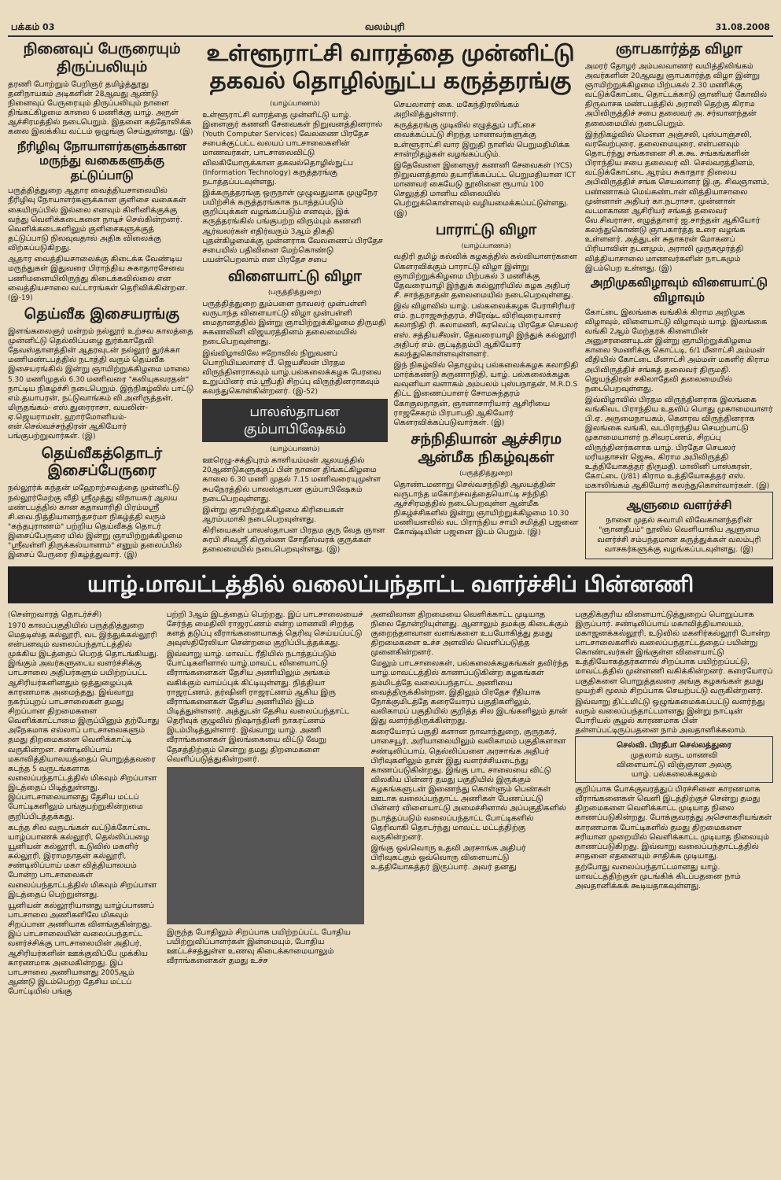பக்கம் 03 வலம்புரி 31.08.2008
நினைவுப் பேருரையும் திருப்பலியும்
தரணி போற்றும் பேறிஞர் தமிழ்த்தூது தனிநாயகம் அடிகளின் 28ஆவது ஆண்டு நினைவுப் பேருரையும் திருப்பலியும் நாளை திங்கட்கிழமை காலை 6 மணிக்கு யாழ். அருள் ஆச்சிரமத்தில் நடைபெறும். இதனை கத்தோலிக்க கலை இலக்கிய வட்டம் ஒழுங்கு செய்துள்ளது. (இ)
நீரிழிவு நோயாளர்களுக்கான மருந்து வகைகளுக்கு தட்டுப்பாடு
பருத்தித்துறை ஆதார வைத்தியசாலையில் நீரிழிவு நோயாளர்களுக்கான குளிசை வகைகள் கையிருப்பில் இல்லை எனவும் கிளினிக்குக்கு வந்து வெளிக்கடைகளை நாடிச் செல்கின்றனர். வெளிக்கடைகளிலும் குளிசைகளுக்குத் தட்டுப்பாடு நிலவுவதால் அதிக விலைக்கு விற்கப்படுகிறது.
ஆதார வைத்தியசாலைக்கு கிடைக்க வேண்டிய மருந்துகள் இதுவரை பிராந்திய சுகாதாரசேவை பணிமனையிலிருந்து கிடைக்கவில்லை என வைத்தியசாலை வட்டாரங்கள் தெரிவிக்கின்றன. (இ-19)
தெய்வீக இசையரங்கு
இளங்கலைஞர் மன்றம் நல்லூர் உற்சவ காலத்தை முன்னிட்டு தெல்லிப்பழை துர்க்காதேவி தேவஸ்தானத்தின் ஆதரவுடன் நல்லூர் துர்க்கா மணிமண்டபத்தில் நடாத்தி வரும் தெய்வீக இசையரங்கில் இன்று ஞாயிற்றுக்கிழமை மாலை 5.30 மணிமுதல் 6.30 மணிவரை "கலியுகவரதன்" நாட்டிய நிகழ்ச்சி நடைபெறும். இந்நிகழ்வில் பாட்டு எம்.தயாபரன், நட்டுவாங்கம் லி.அனிருத்தன், மிருதங்கம்- எஸ்.துரைராசா, வயலின்- ஏ.ஜெயராமன், ஹார்மோனியம்-என்.செல்வச்சந்திரன் ஆகியோர் பங்குபற்றுவார்கள். (இ)
தெய்வீகத்தொடர் இசைப்பேருரை
நல்லூர்க் கந்தன் மஹோற்சவத்தை முன்னிட்டு நல்லூர்மேற்கு வீதி ஸ்ரீமுத்து விநாயகர் ஆலய மண்டபத்தில் கான கதாவாரிதி பிரம்மஸ்ரீ சி.வை.நித்தியானந்தசர்மா நிகழ்த்தி வரும் "கந்தபுராணம்" பற்றிய தெய்வீகத் தொடர் இசைப்பேருரை யில் இன்று ஞாயிற்றுக்கிழமை "ஸ்ரீவள்ளி திருக்கல்யாணம்" எனும் தலைப்பில் இசைப் பேருரை நிகழ்த்துவார். (இ)
உள்ளூராட்சி வாரத்தை முன்னிட்டு தகவல் தொழில்நுட்ப கருத்தரங்கு
(யாழ்ப்பாணம்)
உள்ளூராட்சி வாரத்தை முன்னிட்டு யாழ். இளைஞர் கணனி சேவைகள் நிறுவனத்தினரால் (Youth Computer Services) வேலணை பிரதேச சபைக்குட்பட்ட வலயப் பாடசாலைகளின் மாணவர்கள், பாடசாலைவிட்டு விலகியோருக்கான தகவல்தொழில்நுட்ப (Information Technology) கருத்தரங்கு நடாத்தப்படவுள்ளது.
இக்கருத்தரங்கு ஒருநாள் முழுவதுமாக முழுநேர பயிற்சிக் கருத்தரங்காக நடாத்தப்படும் குறிப்புக்கள் வழங்கப்படும் எனவும், இக் கருத்தரங்கில் பங்குபற்ற விரும்பும் கணனி ஆர்வலர்கள் எதிர்வரும் 3ஆம் திகதி புதன்கிழமைக்கு முன்னராக வேலணைப் பிரதேச சபையில் பதிவினை மேற்கொண்டு பயன்பெறலாம் என பிரதேச சபை
விளையாட்டு விழா
(பருத்தித்துறை)
பருத்தித்துறை தும்பளை நாவலர் முன்பள்ளி வருடாந்த விளையாட்டு விழா முன்பள்ளி மைதானத்தில் இன்று ஞாயிற்றுக்கிழமை திருமதி சுகணலினி விஜயரத்தினம் தலைமையில் நடைபெறவுள்ளது.
இவ்விழாவிலே ஈறோவில் நிறுவனப் பொறியியலாளர் பீ. ஜெயசீலன் பிரதம விருந்தினராகவும் யாழ்.பல்கலைக்கழக பேரவை உறுப்பினர் எம்.ஸ்ரீபதி சிறப்பு விருந்தினராகவும் கலந்துகொள்கின்றனர். (இ-52)
பாலஸ்தாபன கும்பாபிஷேகம்
(யாழ்ப்பாணம்)
ஊரெழு-சக்திபுரம் காளியம்மன் ஆலயத்தில் 20ஆண்டுகளுக்குப் பின் நாளை திங்கட்கிழமை காலை 6.30 மணி முதல் 7.15 மணிவரையுமுள்ள சுபநேரத்தில் பாலஸ்தாபன கும்பாபிஷேகம் நடைபெறவுள்ளது.
இன்று ஞாயிற்றுக்கிழமை கிரியைகள் ஆரம்பமாகி நடைபெறவுள்ளது.
கிரியைகள் பாலஸ்தாபன பிரதம குரு வேத ஞான சுரபி சிவஸ்ரீ கிருஸ்ண சோதீஸ்வரக் குருக்கள் தலைமையில் நடைபெறவுள்ளது. (இ)
செயலாளர் கை. மகேந்திரலிங்கம் அறிவித்துள்ளார்.
கருத்தரங்கு முடிவில் எழுத்துப் பரீட்சை வைக்கப்பட்டு சிறந்த மாணவர்களுக்கு உள்ளூராட்சி வார இறுதி நாளில் பெறுமதிமிக்க சான்றிதழ்கள் வழங்கப்படும்.
இதேவேளை இளைஞர் கணனி சேவைகள் (YCS) நிறுவனத்தால் தயாரிக்கப்பட்ட பெறுமதியான ICT மாணவர் கையேடு நூலினை ரூபாய் 100 செலுத்தி மானிய விலையில் பெற்றுக்கொள்ளவும் வழியமைக்கப்பட்டுள்ளது. (இ)
பாராட்டு விழா
(யாழ்ப்பாணம்)
வதிரி தமிழ் கல்விக் கழகத்தில் கல்வியாளர்களை கௌரவிக்கும் பாராட்டு விழா இன்று ஞாயிற்றுக்கிழமை பிற்பகல் 3 மணிக்கு தேவரையாழி இந்துக் கல்லூரியில் கழக அதிபர் சீ. சாந்தநாதன் தலைமையில் நடைபெறவுள்ளது.
இவ் விழாவில் யாழ். பல்கலைக்கழக பேராசிரியர் எம். நடராஜசுந்தரம், சிரேஷ்ட விரிவுரையாளர் கலாநிதி ரி. கலாமணி, கரவெட்டி பிரதேச செயலர் எஸ். சத்தியசீலன், தேவரையாழி இந்துக் கல்லூரி அதிபர் எம். குட்டித்தம்பி ஆகியோர் கலந்துகொள்ளவுள்ளனர்.
இந் நிகழ்வில் தொழும்பு பல்கலைக்கழக கலாநிதி மார்க்கண்டு கருணாநிதி, யாழ். பல்கலைக்கழக வவுனியா வளாகம் அம்பலம் புஸ்பநாதன், M.R.D.S திட்ட இணைப்பாளர் சோமசுந்தரம் கோகுலநாதன், ஞானாசாரியார் ஆசிரியை ராஜசேகரம் பிரபாபதி ஆகியோர் கௌரவிக்கப்படுவார்கள். (இ)
சந்நிதியான் ஆச்சிரம ஆன்மீக நிகழ்வுகள்
(பருத்தித்துறை)
தொண்டமனாறு செல்வசந்நிதி ஆலயத்தின் வருடாந்த மகோற்சவத்தையொட்டி சந்நிதி ஆச்சிரமத்தில் நடைபெறவுள்ள ஆன்மீக நிகழ்ச்சிகளில் இன்று ஞாயிற்றுக்கிழமை 10.30 மணியளவில் வட பிராந்திய சாயி சமித்தி பஜனை கோஷ்டியின் பஜனை இடம் பெறும். (இ)
ஞாபகார்த்த விழா
அமரர் தோழர் அம்பலவாணர் வயித்திலிங்கம் அவர்களின் 20ஆவது ஞாபகார்த்த விழா இன்று ஞாயிற்றுக்கிழமை பிற்பகல் 2.30 மணிக்கு வட்டுக்கோட்டை தொட்டக்காடு ஞானியர் கோவில் திருவாசக மண்டபத்தில் அராலி தெற்கு கிராம அபிவிருத்திச் சபை தலைவர் அ. சர்வானந்தன் தலைமையில் நடைபெறும்.
இந்நிகழ்வில் மௌன அஞ்சலி, புஸ்பாஞ்சலி, வரவேற்புரை, தலைமையுரை, என்பனவும் தொடர்ந்து சங்கானை சி.க.கூ. சங்கங்களின் பிராந்திய சபை தலைவர் வி. செல்வரத்தினம், வட்டுக்கோட்டை ஆரம்ப சுகாதார நிலைய அபிவிருத்திச் சங்க செயலாளர் இ.கு. சிவஞானம், பண்ணாகம் மெய்கண்டான் வித்தியாசாலை முன்னாள் அதிபர் கா.நடராசா, முன்னாள் வடமாகாண ஆசிரியர் சங்கத் தலைவர் வே.சிவராசா, எழுத்தாளர் ஐ.சாந்தன் ஆகியோர் கலந்துகொண்டு ஞாபகார்த்த உரை வழங்க உள்ளனர். அத்துடன் சுதாகரன் மோகனப் பிரியாவின் நடனமும், அராலி முருகமூர்த்தி வித்தியாசாலை மாணவர்களின் நாடகமும் இடம்பெற உள்ளது. (இ)
அறிமுகவிழாவும் விளையாட்டு விழாவும்
கோட்டை இலங்கை வங்கிக் கிராம அறிமுக விழாவும், விளையாட்டு விழாவும் யாழ். இலங்கை வங்கி 2ஆம் மேற்தரக் கிளையின் அனுசரணையுடன் இன்று ஞாயிற்றுக்கிழமை காலை 9மணிக்கு கொட்டடி, 6/1 மீனாட்சி அம்மன் வீதியில் கோட்டை மீனாட்சி அம்மன் மகளிர் கிராம அபிவிருத்திச் சங்கத் தலைவர் திருமதி. ஜெயந்திரன் சகிலாதேவி தலைமையில் நடைபெறவுள்ளது.
இவ்விழாவில் பிரதம விருந்தினராக இலங்கை வங்கிவட பிராந்திய உதவிப் பொது முகாமையாளர் பி.ஏ. அருமைநாயகம், கௌரவ விருந்தினராக இலங்கை வங்கி, வடபிராந்திய செயற்பாட்டு முகாமையாளர் ந.சிவரட்ணம், சிறப்பு விருந்தினர்களாக யாழ். பிரதேச செயலர் மரியதாசன் ஜெகூ, கிராம அபிவிருத்தி உத்தியோகத்தர் திருமதி. மாலினி பாஸ்கரன், கோட்டை (J/81) கிராம உத்தியோகத்தர் எஸ். மகாலிங்கம் ஆகியோர் கலந்துகொள்வார்கள். (இ)
ஆளுமை வளர்ச்சி
நாளை முதல் சுவாமி விவேகானந்தரின் "ஞானதீபம்" நூலில் வெளியாகிய ஆளுமை வளர்ச்சி சம்பந்தமான கருத்துக்கள் வலம்புரி வாசகர்களுக்கு வழங்கப்படவுள்ளது. (இ)
யாழ்.மாவட்டத்தில் வலைப்பந்தாட்ட வளர்ச்சிப் பின்னணி
(சென்றவாரத் தொடர்ச்சி)
1970 காலப்பகுதியில் பருத்தித்துறை மெதடிஸ்த கல்லூரி, வட இந்துக்கல்லூரி என்பனவும் வலைப்பந்தாட்டத்தில் முக்கிய இடத்தைப் பெறத் தொடங்கியது. இங்கும் அவர்களுடைய வளர்ச்சிக்கு பாடசாலை அதிபர்களும் பயிற்றப்பட்ட ஆசிரியர்களினதும் ஒத்துழைப்புக் காரணமாக அமைந்தது. இவ்வாறு நகர்ப்புறப் பாடசாலைகள் தமது சிறப்பான திறமைகளை வெளிக்காட்டாமை இருப்பினும் தற்போது அநேகமாக எல்லாப் பாடசாலைகளும் தமது திறமைகளை வெளிக்காட்டி வருகின்றன. சண்டிலிப்பாய் மகாவித்தியாலயத்தைப் பொறுத்தவரை கடந்த 5 வருடங்களாக வலைப்பந்தாட்டத்தில் மிகவும் சிறப்பான இடத்தைப் பிடித்துள்ளது. இப்பாடசாலையானது தேசிய மட்டப் போட்டிகளிலும் பங்குபற்றுகின்றமை குறிப்பிடத்தக்கது.
கடந்த சில வருடங்கள் வட்டுக்கோட்டை யாழ்ப்பாணக் கல்லூரி, தெல்லிப்பழை யூனியன் கல்லூரி, உடுவில் மகளிர் கல்லூரி, இராமநாதன் கல்லூரி, சண்டிலிப்பாய் மகா வித்தியாலயம் போன்ற பாடசாலைகள் வலைப்பந்தாட்டத்தில் மிகவும் சிறப்பான இடத்தைப் பெற்றுள்ளது.
யூனியன் கல்லூரியானது யாழ்ப்பாணப் பாடசாலை அணிகளிலே மிகவும் சிறப்பான அணியாக விளங்குகின்றது. இப் பாடசாலையின் வலைப்பந்தாட்ட வளர்ச்சிக்கு பாடசாலையின் அதிபர், ஆசிரியர்களின் ஊக்குவிப்பே முக்கிய காரணமாக அமைகின்றது. இப் பாடசாலை அணியானது 2005ஆம் ஆண்டு இடம்பெற்ற தேசிய மட்டப் போட்டியில் பங்கு
பற்றி 3ஆம் இடத்தைப் பெற்றது. இப் பாடசாலையைச் சேர்ந்த மைதிலி ராஜரட்ணம் என்ற மாணவி சிறந்த களத் தடுப்பு வீராங்கனையாகத் தெரிவு செய்யப்பட்டு அவுஸ்திரேலியா சென்றமை குறிப்பிடத்தக்கது.
இவ்வாறு யாழ். மாவட்ட ரீதியில் நடாத்தப்படும் போட்டிகளினால் யாழ்.மாவட்ட விளையாட்டு வீராங்கனைகள் தேசிய அணியிலும் அங்கம் வகிக்கும் வாய்ப்புக் கிட்டியுள்ளது. நித்தியா ராஜரட்ணம், தர்ஷினி ராஜரட்ணம் ஆகிய இரு வீராங்கனைகள் தேசிய அணியில் இடம் பிடித்துள்ளனர். அத்துடன் தேசிய வலைப்பந்தாட்ட தெரிவுக் குழுவில் நிஷாந்தினி நாகரட்ணம் இடம்பிடித்துள்ளார். இவ்வாறு யாழ். அணி வீராங்கனைகள் இலங்கையை விட்டு வேறு தேசத்திற்கும் சென்று தமது திறமைகளை வெளிப்படுத்துகின்றனர்.
இருந்த போதிலும் சிறப்பாக பயிற்றப்பட்ட போதிய பயிற்றுவிப்பாளர்கள் இன்மையும், போதிய ஊட்டச்சத்துள்ள உணவு கிடைக்காமையாலும் வீராங்கனைகள் தமது உச்ச
அளவிலான திறமையை வெளிக்காட்ட முடியாத நிலை தோன்றியுள்ளது. ஆனாலும் தமக்கு கிடைக்கும் குறைந்தளவான வளங்களை உபயோகித்து தமது திறமைகளை உச்ச அளவில் வெளிப்படுத்த முனைகின்றனர்.
மேலும் பாடசாலைகள், பல்கலைக்கழகங்கள் தவிர்ந்த யாழ்.மாவட்டத்தில் காணப்படுகின்ற கழகங்கள் தம்மிடத்தே வலைப்பந்தாட்ட அணியை வைத்திருக்கின்றன. இதிலும் பிரதேச ரீதியாக நோக்குமிடத்தே கரையோரப் பகுதிகளிலும், வலிகாமப் பகுதியில் குறித்த சில இடங்களிலும் தான் இது வளர்ந்திருக்கின்றது.
கரையோரப் பகுதி களான நாவாந்துறை, குருநகர், பாசையூர், அரியாலையிலும் வலிகாமம் பகுதிகளான சண்டிலிப்பாய், தெல்லிப்பளை அரசாங்க அதிபர் பிரிவுகளிலும் தான் இது வளர்ச்சியடைந்து காணப்படுகின்றது. இங்கு பாட சாலையை விட்டு விலகிய பின்னர் தமது பகுதியில் இருக்கும் கழகங்களுடன் இணைந்து கொள்ளும் பெண்கள் ஊடாக வலைப்பந்தாட்ட அணிகள் பேணப்பட்டு பின்னர் விளையாட்டு அமைச்சினால் அப்பகுதிகளில் நடாத்தப்படும் வலைப்பந்தாட்ட போட்டிகளில் தெரிவாகி தொடர்ந்து மாவட்ட மட்டத்திற்கு வருகின்றனர்.
இங்கு ஒவ்வொரு உதவி அரசாங்க அதிபர் பிரிவுகட்கும் ஒவ்வொரு விளையாட்டு உத்தியோகத்தர் இருப்பார். அவர் தனது
பகுதிக்குரிய விளையாட்டுத்துறைப் பொறுப்பாக இருப்பார். சண்டிலிப்பாய் மகாவித்தியாலயம், மகாஜனக்கல்லூரி, உடுவில் மகளிர்கல்லூரி போன்ற பாடசாலைகளில் வலைப்பந்தாட்டத்தைப் பயின்று கொண்டவர்கள் இங்குள்ள விளையாட்டு உத்தியோகத்தர்களால் சிறப்பாக பயிற்றப்பட்டு, மாவட்டத்தில் முன்னணி வகிக்கின்றனர். கரையோரப் பகுதிகளை பொறுத்தவரை அங்கு கழகங்கள் தமது முயற்சி மூலம் சிறப்பாக செயற்பட்டு வருகின்றனர்.
இவ்வாறு திட்டமிட்டு ஒழுங்கமைக்கப்பட்டு வளர்ந்து வரும் வலைப்பந்தாட்டமானது இன்று நாட்டின் போரியல் சூழல் காரணமாக பின் தள்ளப்பட்டிருப்பதனை நாம் அவதானிக்கலாம்.
செல்வி. பிரதீபா செல்லத்துரை
முதலாம் வருட மாணவி
விளையாட்டு விஞ்ஞான அலகு
யாழ். பல்கலைக்கழகம்
குறிப்பாக போக்குவரத்துப் பிரச்சினை காரணமாக வீராங்கனைகள் வெளி இடத்திற்குச் சென்று தமது திறமைகளை வெளிக்காட்ட முடியாத நிலை காணப்படுகின்றது. போக்குவரத்து அசௌகரியங்கள் காரணமாக போட்டிகளில் தமது திறமைகளை சரியான முறையில் வெளிக்காட்ட முடியாத நிலையும் காணப்படுகிறது. இவ்வாறு வலைப்பந்தாட்டத்தில் சாதனை எதனையும் சாதிக்க முடியாது.
தற்போது வலைப்பந்தாட்டமானது யாழ். மாவட்டத்திற்குள் முடங்கிக் கிடப்பதனை நாம் அவதானிக்கக் கூடியதாகவுள்ளது.